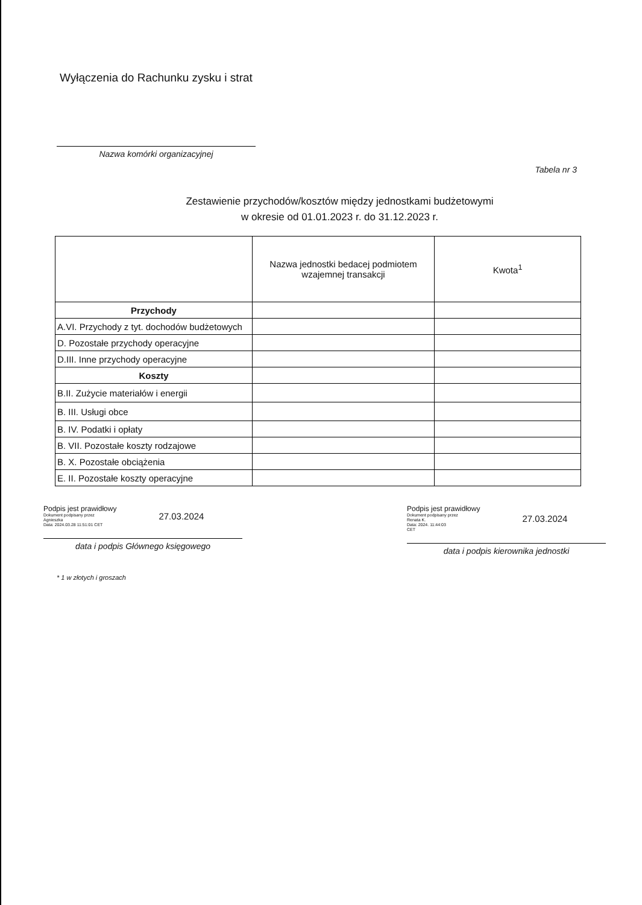Wyłączenia do Rachunku zysku i strat
Nazwa komórki organizacyjnej
Tabela nr 3
Zestawienie przychodów/kosztów między jednostkami budżetowymi
w okresie od 01.01.2023 r. do 31.12.2023 r.
| | Nazwa jednostki bedacej podmiotem wzajemnej transakcji | Kwota<sup>1</sup> |
| --- | --- | --- |
| Przychody | | |
| A.VI. Przychody z tyt. dochodów budżetowych | | |
| D. Pozostałe przychody operacyjne | | |
| D.III. Inne przychody operacyjne | | |
| Koszty | | |
| B.II. Zużycie materiałów i energii | | |
| B. III. Usługi obce | | |
| B. IV. Podatki i opłaty | | |
| B. VII. Pozostałe koszty rodzajowe | | |
| B. X. Pozostałe obciążenia | | |
| E. II. Pozostałe koszty operacyjne | | |
Podpis jest prawidłowy
Dokument podpisany przez
Agnieszka
Data: 2024.03.28 11:51:01 CET
27.03.2024
data i podpis Głównego księgowego
Podpis jest prawidłowy
Dokument podpisany przez
Renata K.
Data: 2024. 11:44:03
CET
27.03.2024
data i podpis kierownika jednostki
* 1 w złotych i groszach